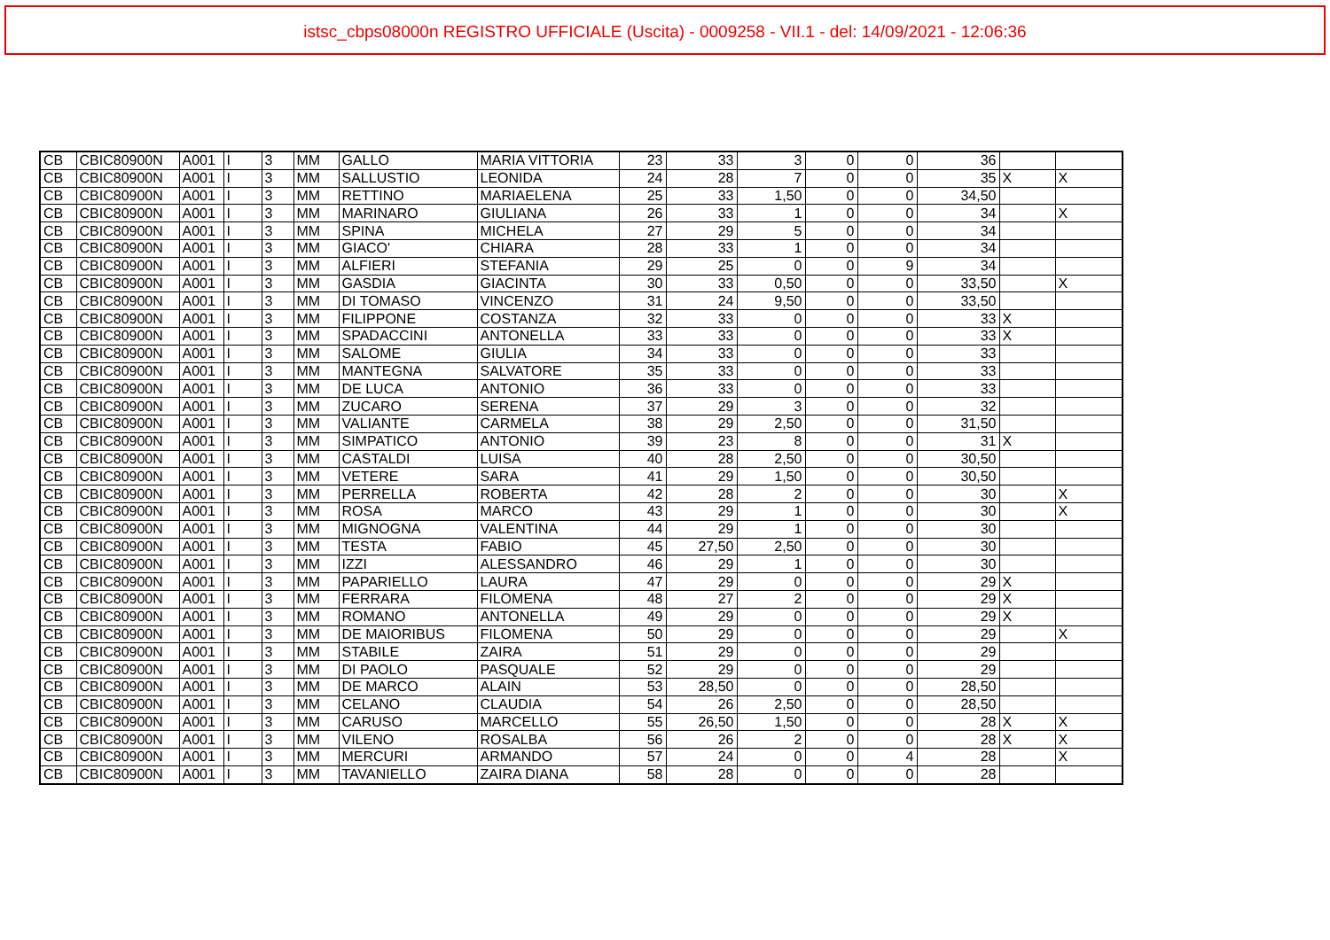istsc_cbps08000n REGISTRO UFFICIALE (Uscita) - 0009258 - VII.1 - del: 14/09/2021 - 12:06:36
| CB | CBIC80900N | A001 | I | 3 | MM | GALLO | MARIA VITTORIA | 23 | 33 | 3 | 0 | 0 | 36 | | |
| CB | CBIC80900N | A001 | I | 3 | MM | SALLUSTIO | LEONIDA | 24 | 28 | 7 | 0 | 0 | 35 | X | X |
| CB | CBIC80900N | A001 | I | 3 | MM | RETTINO | MARIAELENA | 25 | 33 | 1,50 | 0 | 0 | 34,50 | | |
| CB | CBIC80900N | A001 | I | 3 | MM | MARINARO | GIULIANA | 26 | 33 | 1 | 0 | 0 | 34 | | X |
| CB | CBIC80900N | A001 | I | 3 | MM | SPINA | MICHELA | 27 | 29 | 5 | 0 | 0 | 34 | | |
| CB | CBIC80900N | A001 | I | 3 | MM | GIACO' | CHIARA | 28 | 33 | 1 | 0 | 0 | 34 | | |
| CB | CBIC80900N | A001 | I | 3 | MM | ALFIERI | STEFANIA | 29 | 25 | 0 | 0 | 9 | 34 | | |
| CB | CBIC80900N | A001 | I | 3 | MM | GASDIA | GIACINTA | 30 | 33 | 0,50 | 0 | 0 | 33,50 | | X |
| CB | CBIC80900N | A001 | I | 3 | MM | DI TOMASO | VINCENZO | 31 | 24 | 9,50 | 0 | 0 | 33,50 | | |
| CB | CBIC80900N | A001 | I | 3 | MM | FILIPPONE | COSTANZA | 32 | 33 | 0 | 0 | 0 | 33 | X | |
| CB | CBIC80900N | A001 | I | 3 | MM | SPADACCINI | ANTONELLA | 33 | 33 | 0 | 0 | 0 | 33 | X | |
| CB | CBIC80900N | A001 | I | 3 | MM | SALOME | GIULIA | 34 | 33 | 0 | 0 | 0 | 33 | | |
| CB | CBIC80900N | A001 | I | 3 | MM | MANTEGNA | SALVATORE | 35 | 33 | 0 | 0 | 0 | 33 | | |
| CB | CBIC80900N | A001 | I | 3 | MM | DE LUCA | ANTONIO | 36 | 33 | 0 | 0 | 0 | 33 | | |
| CB | CBIC80900N | A001 | I | 3 | MM | ZUCARO | SERENA | 37 | 29 | 3 | 0 | 0 | 32 | | |
| CB | CBIC80900N | A001 | I | 3 | MM | VALIANTE | CARMELA | 38 | 29 | 2,50 | 0 | 0 | 31,50 | | |
| CB | CBIC80900N | A001 | I | 3 | MM | SIMPATICO | ANTONIO | 39 | 23 | 8 | 0 | 0 | 31 | X | |
| CB | CBIC80900N | A001 | I | 3 | MM | CASTALDI | LUISA | 40 | 28 | 2,50 | 0 | 0 | 30,50 | | |
| CB | CBIC80900N | A001 | I | 3 | MM | VETERE | SARA | 41 | 29 | 1,50 | 0 | 0 | 30,50 | | |
| CB | CBIC80900N | A001 | I | 3 | MM | PERRELLA | ROBERTA | 42 | 28 | 2 | 0 | 0 | 30 | | X |
| CB | CBIC80900N | A001 | I | 3 | MM | ROSA | MARCO | 43 | 29 | 1 | 0 | 0 | 30 | | X |
| CB | CBIC80900N | A001 | I | 3 | MM | MIGNOGNA | VALENTINA | 44 | 29 | 1 | 0 | 0 | 30 | | |
| CB | CBIC80900N | A001 | I | 3 | MM | TESTA | FABIO | 45 | 27,50 | 2,50 | 0 | 0 | 30 | | |
| CB | CBIC80900N | A001 | I | 3 | MM | IZZI | ALESSANDRO | 46 | 29 | 1 | 0 | 0 | 30 | | |
| CB | CBIC80900N | A001 | I | 3 | MM | PAPARIELLO | LAURA | 47 | 29 | 0 | 0 | 0 | 29 | X | |
| CB | CBIC80900N | A001 | I | 3 | MM | FERRARA | FILOMENA | 48 | 27 | 2 | 0 | 0 | 29 | X | |
| CB | CBIC80900N | A001 | I | 3 | MM | ROMANO | ANTONELLA | 49 | 29 | 0 | 0 | 0 | 29 | X | |
| CB | CBIC80900N | A001 | I | 3 | MM | DE MAIORIBUS | FILOMENA | 50 | 29 | 0 | 0 | 0 | 29 | | X |
| CB | CBIC80900N | A001 | I | 3 | MM | STABILE | ZAIRA | 51 | 29 | 0 | 0 | 0 | 29 | | |
| CB | CBIC80900N | A001 | I | 3 | MM | DI PAOLO | PASQUALE | 52 | 29 | 0 | 0 | 0 | 29 | | |
| CB | CBIC80900N | A001 | I | 3 | MM | DE MARCO | ALAIN | 53 | 28,50 | 0 | 0 | 0 | 28,50 | | |
| CB | CBIC80900N | A001 | I | 3 | MM | CELANO | CLAUDIA | 54 | 26 | 2,50 | 0 | 0 | 28,50 | | |
| CB | CBIC80900N | A001 | I | 3 | MM | CARUSO | MARCELLO | 55 | 26,50 | 1,50 | 0 | 0 | 28 | X | X |
| CB | CBIC80900N | A001 | I | 3 | MM | VILENO | ROSALBA | 56 | 26 | 2 | 0 | 0 | 28 | X | X |
| CB | CBIC80900N | A001 | I | 3 | MM | MERCURI | ARMANDO | 57 | 24 | 0 | 0 | 4 | 28 | | X |
| CB | CBIC80900N | A001 | I | 3 | MM | TAVANIELLO | ZAIRA DIANA | 58 | 28 | 0 | 0 | 0 | 28 | | |